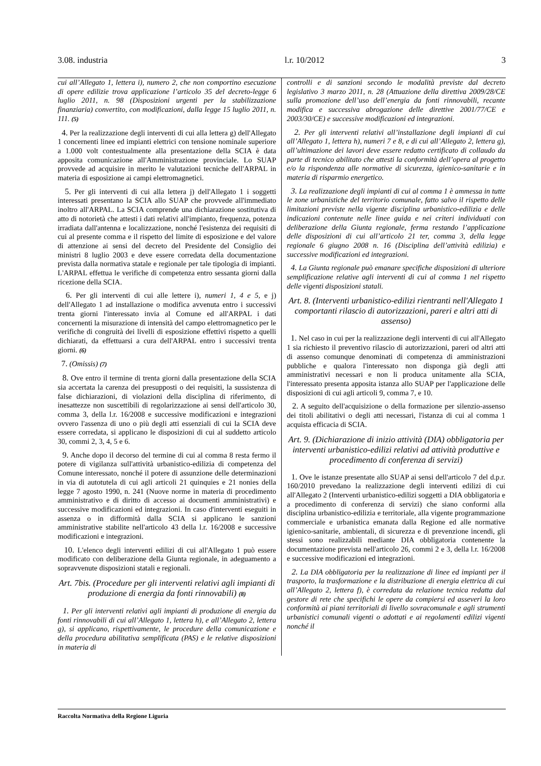3.08. industria l.r. 10/2012 3
cui all’Allegato 1, lettera i), numero 2, che non comportino esecuzione di opere edilizie trova applicazione l’articolo 35 del decreto-legge 6 luglio 2011, n. 98 (Disposizioni urgenti per la stabilizzazione finanziaria) convertito, con modificazioni, dalla legge 15 luglio 2011, n. 111. (5)
4. Per la realizzazione degli interventi di cui alla lettera g) dell'Allegato 1 concernenti linee ed impianti elettrici con tensione nominale superiore a 1.000 volt contestualmente alla presentazione della SCIA è data apposita comunicazione all'Amministrazione provinciale. Lo SUAP provvede ad acquisire in merito le valutazioni tecniche dell'ARPAL in materia di esposizione ai campi elettromagnetici.
5. Per gli interventi di cui alla lettera j) dell'Allegato 1 i soggetti interessati presentano la SCIA allo SUAP che provvede all'immediato inoltro all'ARPAL. La SCIA comprende una dichiarazione sostitutiva di atto di notorietà che attesti i dati relativi all'impianto, frequenza, potenza irradiata dall'antenna e localizzazione, nonché l'esistenza dei requisiti di cui al presente comma e il rispetto del limite di esposizione e del valore di attenzione ai sensi del decreto del Presidente del Consiglio dei ministri 8 luglio 2003 e deve essere corredata della documentazione prevista dalla normativa statale e regionale per tale tipologia di impianti. L'ARPAL effettua le verifiche di competenza entro sessanta giorni dalla ricezione della SCIA.
6. Per gli interventi di cui alle lettere i), numeri 1, 4 e 5, e j) dell'Allegato 1 ad installazione o modifica avvenuta entro i successivi trenta giorni l'interessato invia al Comune ed all'ARPAL i dati concernenti la misurazione di intensità del campo elettromagnetico per le verifiche di congruità dei livelli di esposizione effettivi rispetto a quelli dichiarati, da effettuarsi a cura dell'ARPAL entro i successivi trenta giorni. (6)
7. (Omissis) (7)
8. Ove entro il termine di trenta giorni dalla presentazione della SCIA sia accertata la carenza dei presupposti o dei requisiti, la sussistenza di false dichiarazioni, di violazioni della disciplina di riferimento, di inesattezze non suscettibili di regolarizzazione ai sensi dell'articolo 30, comma 3, della l.r. 16/2008 e successive modificazioni e integrazioni ovvero l'assenza di uno o più degli atti essenziali di cui la SCIA deve essere corredata, si applicano le disposizioni di cui al suddetto articolo 30, commi 2, 3, 4, 5 e 6.
9. Anche dopo il decorso del termine di cui al comma 8 resta fermo il potere di vigilanza sull'attività urbanistico-edilizia di competenza del Comune interessato, nonché il potere di assunzione delle determinazioni in via di autotutela di cui agli articoli 21 quinquies e 21 nonies della legge 7 agosto 1990, n. 241 (Nuove norme in materia di procedimento amministrativo e di diritto di accesso ai documenti amministrativi) e successive modificazioni ed integrazioni. In caso d'interventi eseguiti in assenza o in difformità dalla SCIA si applicano le sanzioni amministrative stabilite nell'articolo 43 della l.r. 16/2008 e successive modificazioni e integrazioni.
10. L'elenco degli interventi edilizi di cui all'Allegato 1 può essere modificato con deliberazione della Giunta regionale, in adeguamento a sopravvenute disposizioni statali e regionali.
Art. 7bis. (Procedure per gli interventi relativi agli impianti di produzione di energia da fonti rinnovabili) (8)
1. Per gli interventi relativi agli impianti di produzione di energia da fonti rinnovabili di cui all’Allegato 1, lettera h), e all’Allegato 2, lettera g), si applicano, rispettivamente, le procedure della comunicazione e della procedura abilitativa semplificata (PAS) e le relative disposizioni in materia di
controlli e di sanzioni secondo le modalità previste dal decreto legislativo 3 marzo 2011, n. 28 (Attuazione della direttiva 2009/28/CE sulla promozione dell’uso dell’energia da fonti rinnovabili, recante modifica e successiva abrogazione delle direttive 2001/77/CE e 2003/30/CE) e successive modificazioni ed integrazioni.
2. Per gli interventi relativi all’installazione degli impianti di cui all’Allegato 1, lettera h), numeri 7 e 8, e di cui all’Allegato 2, lettera g), all’ultimazione dei lavori deve essere redatto certificato di collaudo da parte di tecnico abilitato che attesti la conformità dell’opera al progetto e/o la rispondenza alle normative di sicurezza, igienico-sanitarie e in materia di risparmio energetico.
3. La realizzazione degli impianti di cui al comma 1 è ammessa in tutte le zone urbanistiche del territorio comunale, fatto salvo il rispetto delle limitazioni previste nella vigente disciplina urbanistico-edilizia e delle indicazioni contenute nelle linee guida e nei criteri individuati con deliberazione della Giunta regionale, ferma restando l’applicazione delle disposizioni di cui all’articolo 21 ter, comma 3, della legge regionale 6 giugno 2008 n. 16 (Disciplina dell’attività edilizia) e successive modificazioni ed integrazioni.
4. La Giunta regionale può emanare specifiche disposizioni di ulteriore semplificazione relative agli interventi di cui al comma 1 nel rispetto delle vigenti disposizioni statali.
Art. 8. (Interventi urbanistico-edilizi rientranti nell'Allegato 1 comportanti rilascio di autorizzazioni, pareri e altri atti di assenso)
1. Nel caso in cui per la realizzazione degli interventi di cui all'Allegato 1 sia richiesto il preventivo rilascio di autorizzazioni, pareri od altri atti di assenso comunque denominati di competenza di amministrazioni pubbliche e qualora l'interessato non disponga già degli atti amministrativi necessari e non li produca unitamente alla SCIA, l'interessato presenta apposita istanza allo SUAP per l'applicazione delle disposizioni di cui agli articoli 9, comma 7, e 10.
2. A seguito dell'acquisizione o della formazione per silenzio-assenso dei titoli abilitativi o degli atti necessari, l'istanza di cui al comma 1 acquista efficacia di SCIA.
Art. 9. (Dichiarazione di inizio attività (DIA) obbligatoria per interventi urbanistico-edilizi relativi ad attività produttive e procedimento di conferenza di servizi)
1. Ove le istanze presentate allo SUAP ai sensi dell'articolo 7 del d.p.r. 160/2010 prevedano la realizzazione degli interventi edilizi di cui all'Allegato 2 (Interventi urbanistico-edilizi soggetti a DIA obbligatoria e a procedimento di conferenza di servizi) che siano conformi alla disciplina urbanistico-edilizia e territoriale, alla vigente programmazione commerciale e urbanistica emanata dalla Regione ed alle normative igienico-sanitarie, ambientali, di sicurezza e di prevenzione incendi, gli stessi sono realizzabili mediante DIA obbligatoria contenente la documentazione prevista nell'articolo 26, commi 2 e 3, della l.r. 16/2008 e successive modificazioni ed integrazioni.
2. La DIA obbligatoria per la realizzazione di linee ed impianti per il trasporto, la trasformazione e la distribuzione di energia elettrica di cui all’Allegato 2, lettera f), è corredata da relazione tecnica redatta dal gestore di rete che specifichi le opere da compiersi ed asseveri la loro conformità ai piani territoriali di livello sovracomunale e agli strumenti urbanistici comunali vigenti o adottati e ai regolamenti edilizi vigenti nonché il
Raccolta Normativa della Regione Liguria